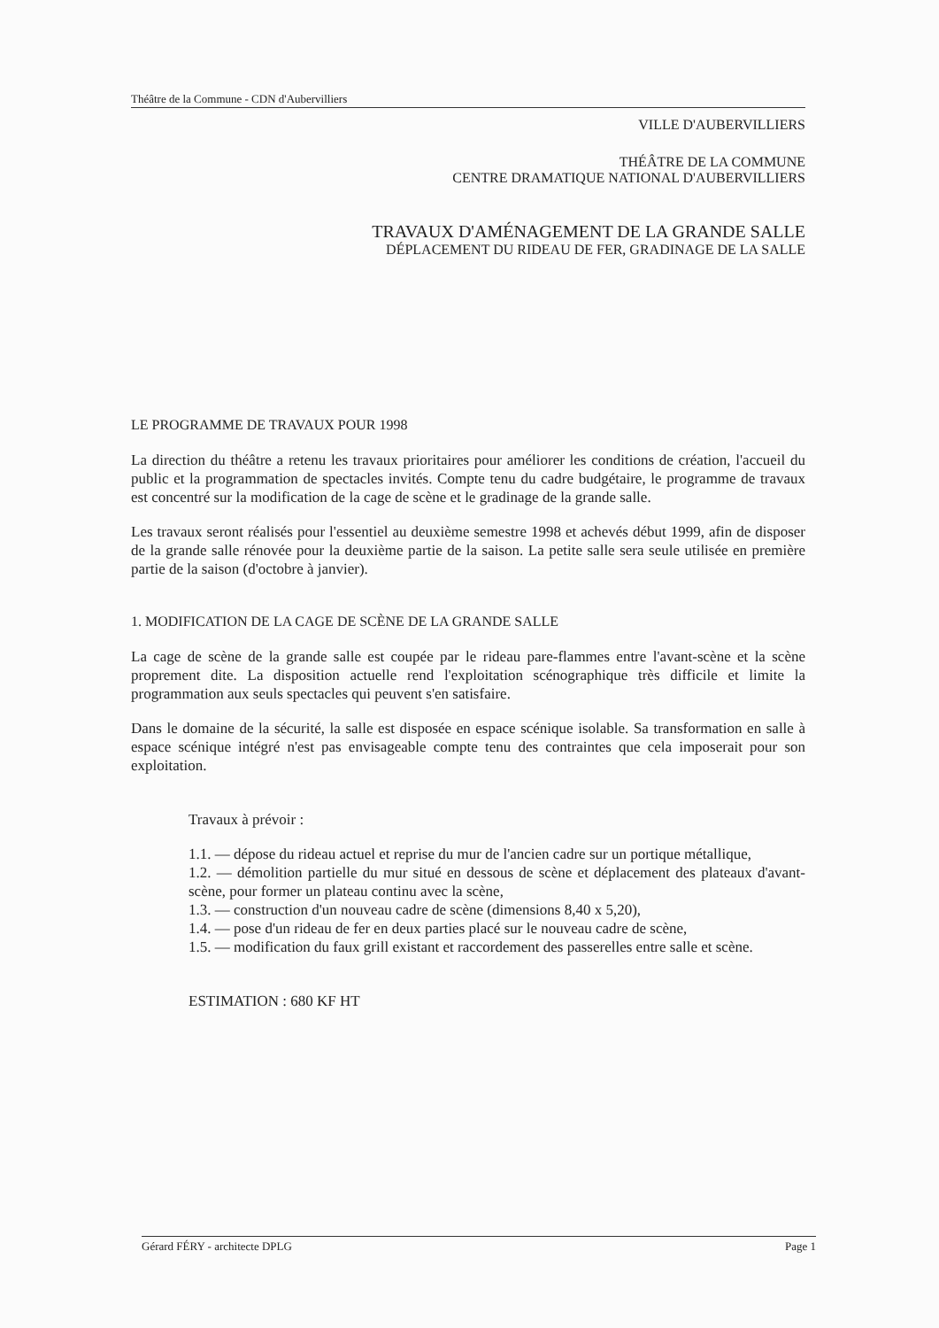Théâtre de la Commune - CDN d'Aubervilliers
VILLE D'AUBERVILLIERS
THÉÂTRE DE LA COMMUNE
CENTRE DRAMATIQUE NATIONAL D'AUBERVILLIERS
TRAVAUX D'AMÉNAGEMENT DE LA GRANDE SALLE
DÉPLACEMENT DU RIDEAU DE FER, GRADINAGE DE LA SALLE
LE PROGRAMME DE TRAVAUX POUR 1998
La direction du théâtre a retenu les travaux prioritaires pour améliorer les conditions de création, l'accueil du public et la programmation de spectacles invités. Compte tenu du cadre budgétaire, le programme de travaux est concentré sur la modification de la cage de scène et le gradinage de la grande salle.
Les travaux seront réalisés pour l'essentiel au deuxième semestre 1998 et achevés début 1999, afin de disposer de la grande salle rénovée pour la deuxième partie de la saison. La petite salle sera seule utilisée en première partie de la saison (d'octobre à janvier).
1. MODIFICATION DE LA CAGE DE SCÈNE DE LA GRANDE SALLE
La cage de scène de la grande salle est coupée par le rideau pare-flammes entre l'avant-scène et la scène proprement dite. La disposition actuelle rend l'exploitation scénographique très difficile et limite la programmation aux seuls spectacles qui peuvent s'en satisfaire.
Dans le domaine de la sécurité, la salle est disposée en espace scénique isolable. Sa transformation en salle à espace scénique intégré n'est pas envisageable compte tenu des contraintes que cela imposerait pour son exploitation.
Travaux à prévoir :
1.1. — dépose du rideau actuel et reprise du mur de l'ancien cadre sur un portique métallique,
1.2. — démolition partielle du mur situé en dessous de scène et déplacement des plateaux d'avant-scène, pour former un plateau continu avec la scène,
1.3. — construction d'un nouveau cadre de scène (dimensions 8,40 x 5,20),
1.4. — pose d'un rideau de fer en deux parties placé sur le nouveau cadre de scène,
1.5. — modification du faux grill existant et raccordement des passerelles entre salle et scène.
ESTIMATION : 680 KF HT
Gérard FÉRY - architecte DPLG Page 1